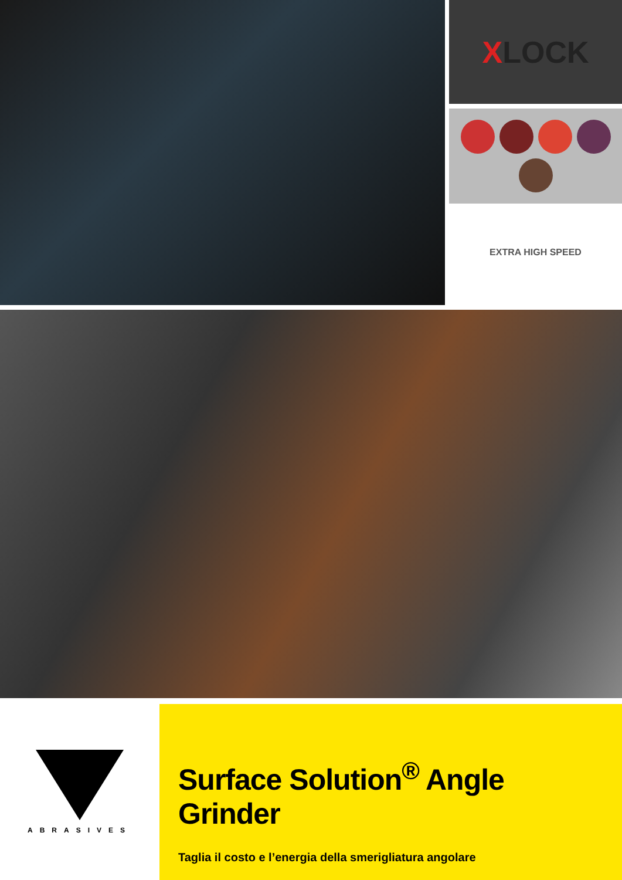X LOCK
EXTRA HIGH SPEED
ABRASIVES
Surface Solution<sup>®</sup> Angle Grinder
Taglia il costo e l’energia della smerigliatura angolare